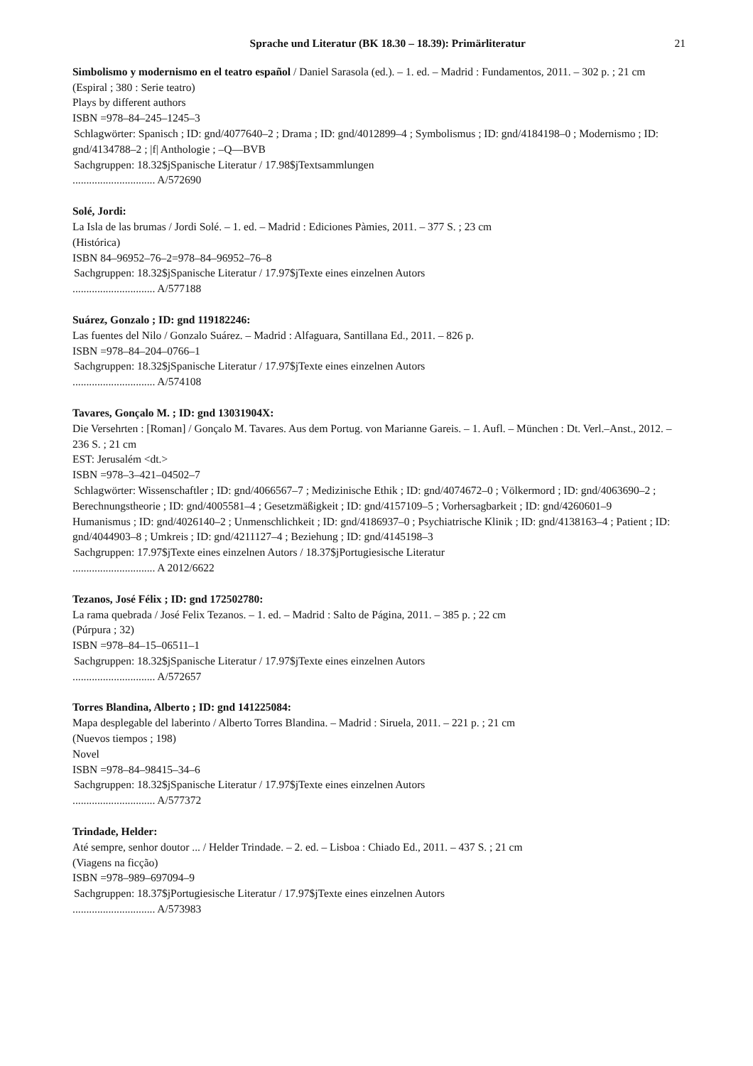Sprache und Literatur (BK 18.30 – 18.39): Primärliteratur 21
Simbolismo y modernismo en el teatro español / Daniel Sarasola (ed.). – 1. ed. – Madrid : Fundamentos, 2011. – 302 p. ; 21 cm
(Espiral ; 380 : Serie teatro)
Plays by different authors
ISBN =978–84–245–1245–3
Schlagwörter: Spanisch ; ID: gnd/4077640–2 ; Drama ; ID: gnd/4012899–4 ; Symbolismus ; ID: gnd/4184198–0 ; Modernismo ; ID: gnd/4134788–2 ; |f| Anthologie ; –Q––BVB
Sachgruppen: 18.32$jSpanische Literatur / 17.98$jTextsammlungen
.............................. A/572690
Solé, Jordi:
La Isla de las brumas / Jordi Solé. – 1. ed. – Madrid : Ediciones Pàmies, 2011. – 377 S. ; 23 cm
(Histórica)
ISBN 84–96952–76–2=978–84–96952–76–8
Sachgruppen: 18.32$jSpanische Literatur / 17.97$jTexte eines einzelnen Autors
.............................. A/577188
Suárez, Gonzalo ; ID: gnd 119182246:
Las fuentes del Nilo / Gonzalo Suárez. – Madrid : Alfaguara, Santillana Ed., 2011. – 826 p.
ISBN =978–84–204–0766–1
Sachgruppen: 18.32$jSpanische Literatur / 17.97$jTexte eines einzelnen Autors
.............................. A/574108
Tavares, Gonçalo M. ; ID: gnd 13031904X:
Die Versehrten : [Roman] / Gonçalo M. Tavares. Aus dem Portug. von Marianne Gareis. – 1. Aufl. – München : Dt. Verl.–Anst., 2012. – 236 S. ; 21 cm
EST: Jerusalém <dt.>
ISBN =978–3–421–04502–7
Schlagwörter: Wissenschaftler ; ID: gnd/4066567–7 ; Medizinische Ethik ; ID: gnd/4074672–0 ; Völkermord ; ID: gnd/4063690–2 ; Berechnungstheorie ; ID: gnd/4005581–4 ; Gesetzmäßigkeit ; ID: gnd/4157109–5 ; Vorhersagbarkeit ; ID: gnd/4260601–9
Humanismus ; ID: gnd/4026140–2 ; Unmenschlichkeit ; ID: gnd/4186937–0 ; Psychiatrische Klinik ; ID: gnd/4138163–4 ; Patient ; ID: gnd/4044903–8 ; Umkreis ; ID: gnd/4211127–4 ; Beziehung ; ID: gnd/4145198–3
Sachgruppen: 17.97$jTexte eines einzelnen Autors / 18.37$jPortugiesische Literatur
.............................. A 2012/6622
Tezanos, José Félix ; ID: gnd 172502780:
La rama quebrada / José Felix Tezanos. – 1. ed. – Madrid : Salto de Página, 2011. – 385 p. ; 22 cm
(Púrpura ; 32)
ISBN =978–84–15–06511–1
Sachgruppen: 18.32$jSpanische Literatur / 17.97$jTexte eines einzelnen Autors
.............................. A/572657
Torres Blandina, Alberto ; ID: gnd 141225084:
Mapa desplegable del laberinto / Alberto Torres Blandina. – Madrid : Siruela, 2011. – 221 p. ; 21 cm
(Nuevos tiempos ; 198)
Novel
ISBN =978–84–98415–34–6
Sachgruppen: 18.32$jSpanische Literatur / 17.97$jTexte eines einzelnen Autors
.............................. A/577372
Trindade, Helder:
Até sempre, senhor doutor ... / Helder Trindade. – 2. ed. – Lisboa : Chiado Ed., 2011. – 437 S. ; 21 cm
(Viagens na ficção)
ISBN =978–989–697094–9
Sachgruppen: 18.37$jPortugiesische Literatur / 17.97$jTexte eines einzelnen Autors
.............................. A/573983